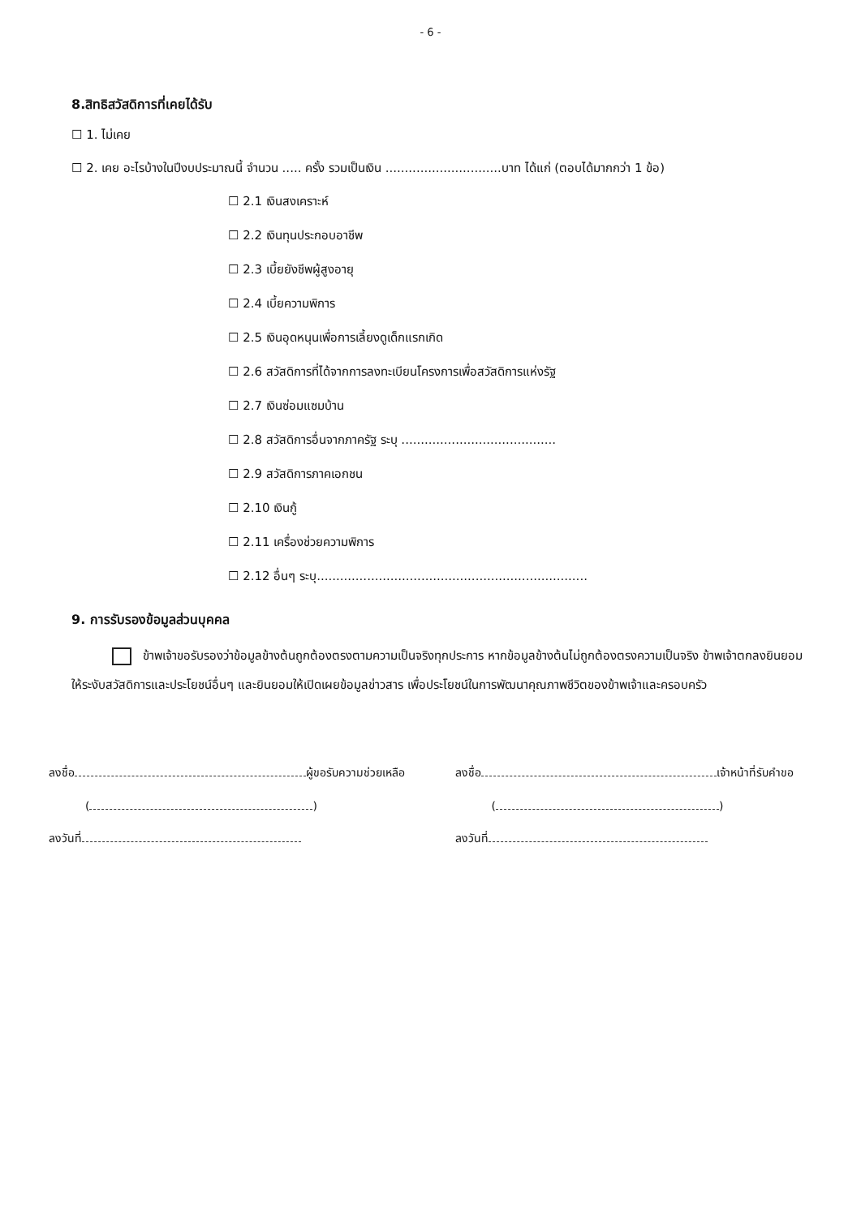- 6 -
8.สิทธิสวัสดิการที่เคยได้รับ
☐ 1. ไม่เคย
☐ 2. เคย อะไรบ้างในปีงบประมาณนี้ จำนวน ..... ครั้ง รวมเป็นเงิน ..............................บาท ได้แก่ (ตอบได้มากกว่า 1 ข้อ)
☐ 2.1 เงินสงเคราะห์
☐ 2.2 เงินทุนประกอบอาชีพ
☐ 2.3 เบี้ยยังชีพผู้สูงอายุ
☐ 2.4 เบี้ยความพิการ
☐ 2.5 เงินอุดหนุนเพื่อการเลี้ยงดูเด็กแรกเกิด
☐ 2.6 สวัสดิการที่ได้จากการลงทะเบียนโครงการเพื่อสวัสดิการแห่งรัฐ
☐ 2.7 เงินซ่อมแซมบ้าน
☐ 2.8 สวัสดิการอื่นจากภาครัฐ ระบุ ........................................
☐ 2.9 สวัสดิการภาคเอกชน
☐ 2.10 เงินกู้
☐ 2.11 เครื่องช่วยความพิการ
☐ 2.12 อื่นๆ ระบุ......................................................................
9. การรับรองข้อมูลส่วนบุคคล
ข้าพเจ้าขอรับรองว่าข้อมูลข้างต้นถูกต้องตรงตามความเป็นจริงทุกประการ หากข้อมูลข้างต้นไม่ถูกต้องตรงความเป็นจริง ข้าพเจ้าตกลงยินยอมให้ระงับสวัสดิการและประโยชน์อื่นๆ และยินยอมให้เปิดเผยข้อมูลข่าวสาร เพื่อประโยชน์ในการพัฒนาคุณภาพชีวิตของข้าพเจ้าและครอบครัว
ลงชื่อ ผู้ขอรับความช่วยเหลือ
( )
ลงวันที่
ลงชื่อ เจ้าหน้าที่รับคำขอ
( )
ลงวันที่